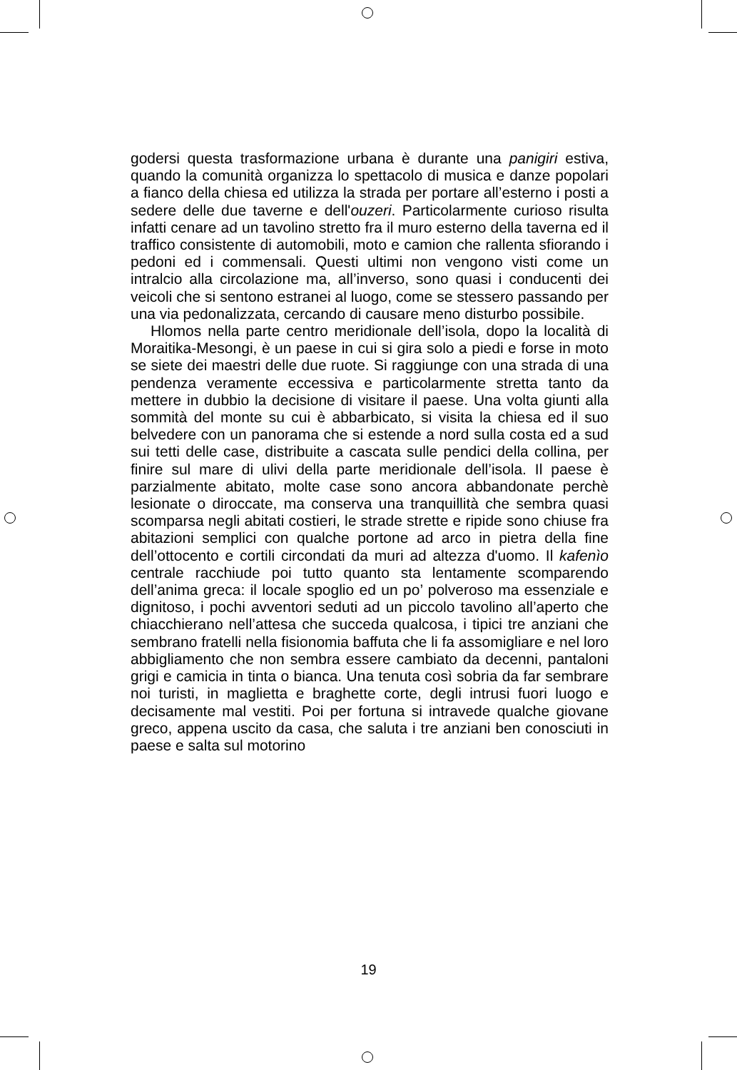godersi questa trasformazione urbana è durante una panigiri estiva, quando la comunità organizza lo spettacolo di musica e danze popolari a fianco della chiesa ed utilizza la strada per portare all’esterno i posti a sedere delle due taverne e dell'ouzeri. Particolarmente curioso risulta infatti cenare ad un tavolino stretto fra il muro esterno della taverna ed il traffico consistente di automobili, moto e camion che rallenta sfiorando i pedoni ed i commensali. Questi ultimi non vengono visti come un intralcio alla circolazione ma, all’inverso, sono quasi i conducenti dei veicoli che si sentono estranei al luogo, come se stessero passando per una via pedonalizzata, cercando di causare meno disturbo possibile.
Hlomos nella parte centro meridionale dell’isola, dopo la località di Moraitika-Mesongi, è un paese in cui si gira solo a piedi e forse in moto se siete dei maestri delle due ruote. Si raggiunge con una strada di una pendenza veramente eccessiva e particolarmente stretta tanto da mettere in dubbio la decisione di visitare il paese. Una volta giunti alla sommità del monte su cui è abbarbicato, si visita la chiesa ed il suo belvedere con un panorama che si estende a nord sulla costa ed a sud sui tetti delle case, distribuite a cascata sulle pendici della collina, per finire sul mare di ulivi della parte meridionale dell’isola. Il paese è parzialmente abitato, molte case sono ancora abbandonate perchè lesionate o diroccate, ma conserva una tranquillità che sembra quasi scomparsa negli abitati costieri, le strade strette e ripide sono chiuse fra abitazioni semplici con qualche portone ad arco in pietra della fine dell’ottocento e cortili circondati da muri ad altezza d'uomo. Il kafenìo centrale racchiude poi tutto quanto sta lentamente scomparendo dell’anima greca: il locale spoglio ed un po’ polveroso ma essenziale e dignitoso, i pochi avventori seduti ad un piccolo tavolino all’aperto che chiacchierano nell’attesa che succeda qualcosa, i tipici tre anziani che sembrano fratelli nella fisionomia baffuta che li fa assomigliare e nel loro abbigliamento che non sembra essere cambiato da decenni, pantaloni grigi e camicia in tinta o bianca. Una tenuta così sobria da far sembrare noi turisti, in maglietta e braghette corte, degli intrusi fuori luogo e decisamente mal vestiti. Poi per fortuna si intravede qualche giovane greco, appena uscito da casa, che saluta i tre anziani ben conosciuti in paese e salta sul motorino
19